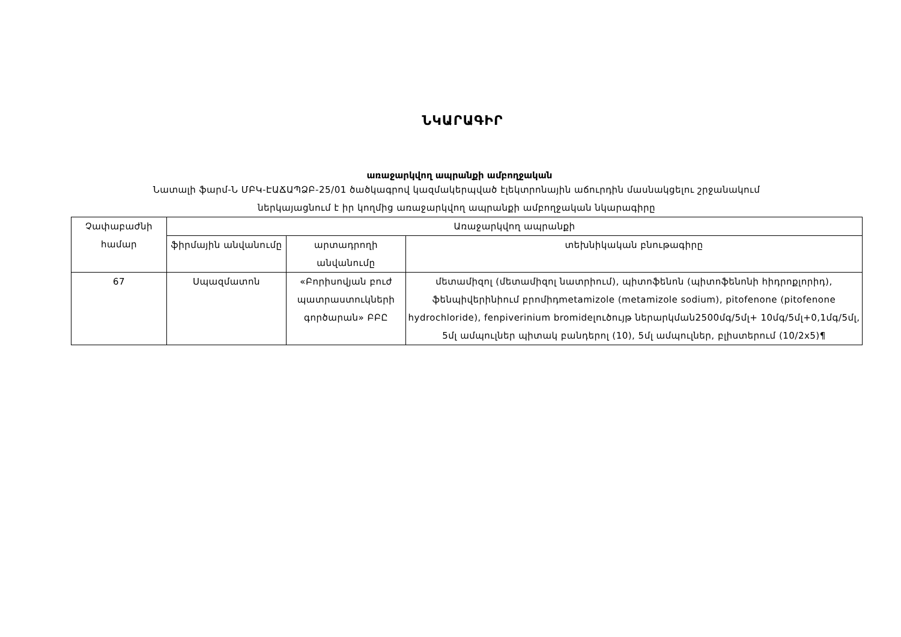ՆԿԱՐԱԳԻՐ
առաջարկվող ապրանքի ամբողջական
Նատալի ֆարմ-Ն ՄԲԿ-ԷԱՃԱՊՁԲ-25/01 ծածկագրով կազմակերպված էլեկտրոնային աճուրդին մասնակցելու շրջանակում
ներկայացնում է իր կողմից առաջարկվող ապրանքի ամբողջական նկարագիրը
| Չափաբաժնի համար | Առաջարկվող ապրանքի | | |
| --- | --- | --- | --- |
| | ֆիրմային անվանումը | արտադրողի անվանումը | տեխնիկական բնութագիրը |
| 67 | Սպազմատոն | «Բորիսովյան բուժ պատրաստուկների գործարան» ԲԲԸ | մետամիզոլ (մետամիզոլ նատրիում), պիտոֆենոն (պիտոֆենոնի հիդրոքլորիդ), ֆենպիվերինիում բրոմիդmetamizole (metamizole sodium), pitofenone (pitofenone hydrochloride), fenpiverinium bromideլուծույթ ներարկման2500մգ/5մլ+ 10մգ/5մլ+0,1մգ/5մլ, 5մլ ամպուլներ պիտակ բանդերոլ (10), 5մլ ամպուլներ, բլիստերում (10/2x5)¶ |